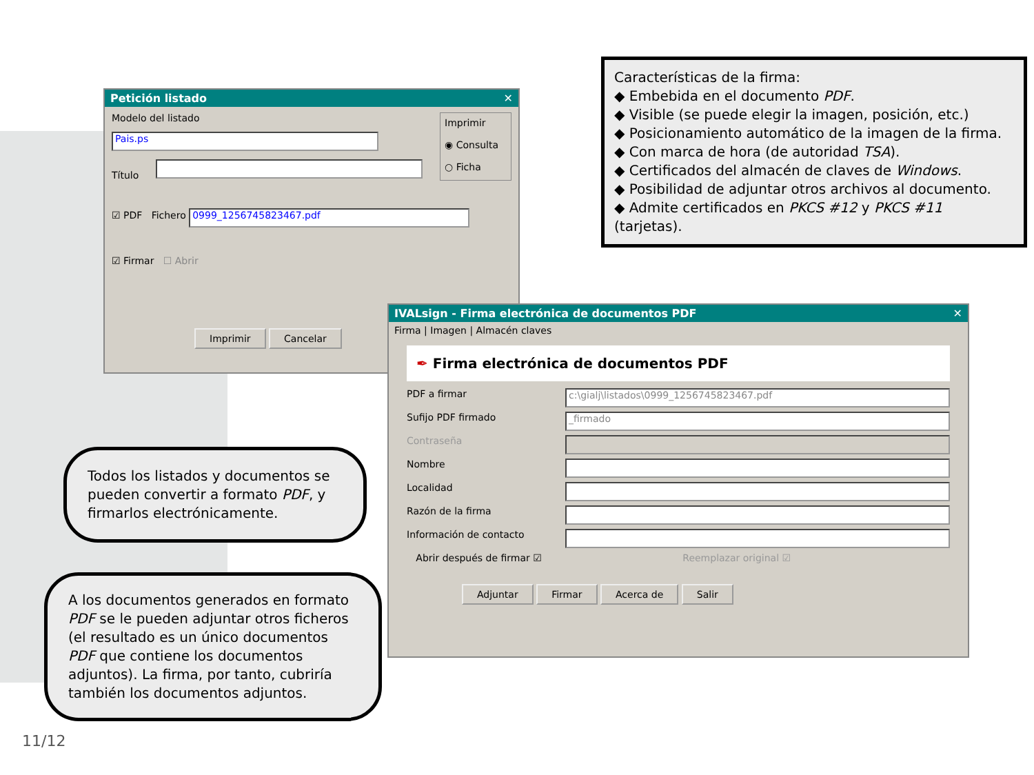Características de la firma:
◆ Embebida en el documento PDF.
◆ Visible (se puede elegir la imagen, posición, etc.)
◆ Posicionamiento automático de la imagen de la firma.
◆ Con marca de hora (de autoridad TSA).
◆ Certificados del almacén de claves de Windows.
◆ Posibilidad de adjuntar otros archivos al documento.
◆ Admite certificados en PKCS #12 y PKCS #11 (tarjetas).
Petición listado ✕
Modelo del listado
Pais.ps
Título
Imprimir
◉ Consulta
○ Ficha
☑ PDF Fichero
0999_1256745823467.pdf
☑ Firmar ☐ Abrir
Imprimir Cancelar
IVALsign - Firma electrónica de documentos PDF ✕
Firma | Imagen | Almacén claves
✒ Firma electrónica de documentos PDF
PDF a firmar
c:\gialj\listados\0999_1256745823467.pdf
Sufijo PDF firmado
_firmado
Contraseña
Nombre
Localidad
Razón de la firma
Información de contacto
Abrir después de firmar ☑ Reemplazar original ☑
Adjuntar Firmar Acerca de Salir
Todos los listados y documentos se pueden convertir a formato PDF, y firmarlos electrónicamente.
A los documentos generados en formato PDF se le pueden adjuntar otros ficheros (el resultado es un único documentos PDF que contiene los documentos adjuntos). La firma, por tanto, cubriría también los documentos adjuntos.
11/12